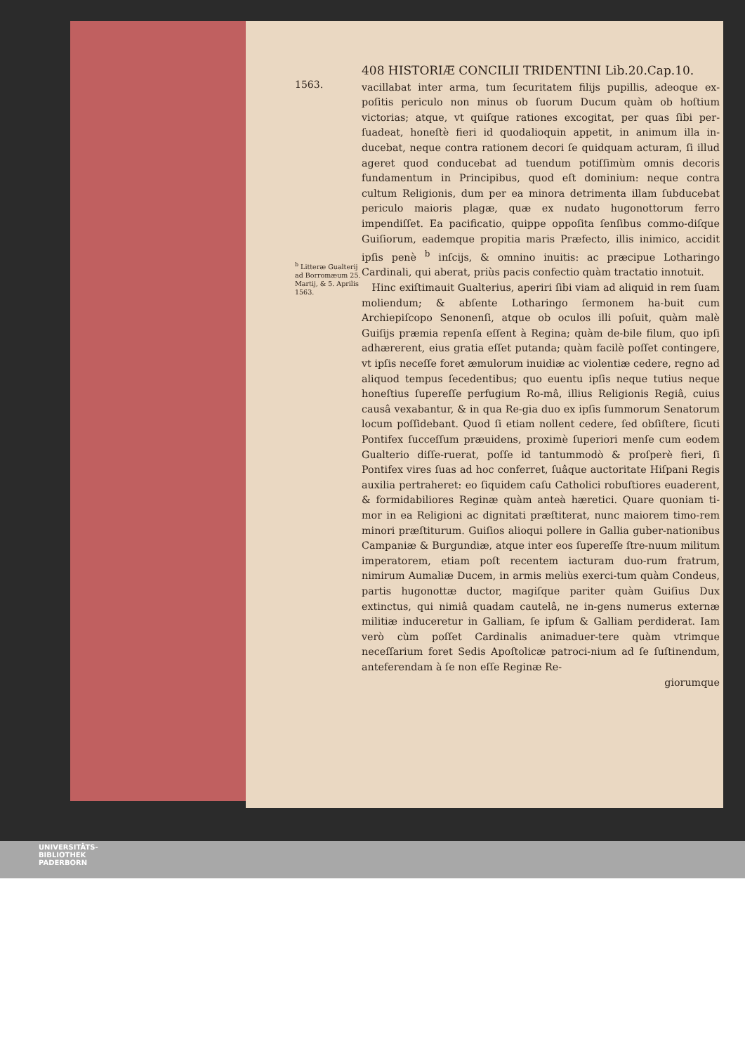408 HISTORIÆ CONCILII TRIDENTINI Lib.20.Cap.10.
1563.
<sup>b</sup> Litteræ Gualterij ad Borromæum 25. Martij, & 5. Aprilis 1563.
vacillabat inter arma, tum ſecuritatem filijs pupillis, adeoque ex-poſitis periculo non minus ob ſuorum Ducum quàm ob hoſtium victorias; atque, vt quiſque rationes excogitat, per quas ſibi per-ſuadeat, honeſtè fieri id quodalioquin appetit, in animum illa in-ducebat, neque contra rationem decori ſe quidquam acturam, ſi illud ageret quod conducebat ad tuendum potiſſimùm omnis decoris fundamentum in Principibus, quod eſt dominium: neque contra cultum Religionis, dum per ea minora detrimenta illam ſubducebat periculo maioris plagæ, quæ ex nudato hugonottorum ferro impendiſſet. Ea pacificatio, quippe oppoſita ſenſibus commo-diſque Guiſiorum, eademque propitia maris Præfecto, illis inimico, accidit ipſis penè <sup>b</sup> inſcijs, & omnino inuitis: ac præcipue Lotharingo Cardinali, qui aberat, priùs pacis confectio quàm tractatio innotuit.
Hinc exiſtimauit Gualterius, aperiri ſibi viam ad aliquid in rem ſuam moliendum; & abſente Lotharingo ſermonem ha-buit cum Archiepiſcopo Senonenſi, atque ob oculos illi poſuit, quàm malè Guiſijs præmia repenſa eſſent à Regina; quàm de-bile filum, quo ipſi adhærerent, eius gratia eſſet putanda; quàm facilè poſſet contingere, vt ipſis neceſſe foret æmulorum inuidiæ ac violentiæ cedere, regno ad aliquod tempus ſecedentibus; quo euentu ipſis neque tutius neque honeſtius ſupereſſe perfugium Ro-mâ, illius Religionis Regiâ, cuius causâ vexabantur, & in qua Re-gia duo ex ipſis ſummorum Senatorum locum poſſidebant. Quod ſi etiam nollent cedere, ſed obſiſtere, ſicuti Pontifex ſucceſſum præuidens, proximè ſuperiori menſe cum eodem Gualterio diſſe-ruerat, poſſe id tantummodò & proſperè fieri, ſi Pontifex vires ſuas ad hoc conferret, ſuâque auctoritate Hiſpani Regis auxilia pertraheret: eo ſiquidem caſu Catholici robuſtiores euaderent, & formidabiliores Reginæ quàm anteà hæretici. Quare quoniam ti-mor in ea Religioni ac dignitati præſtiterat, nunc maiorem timo-rem minori præſtiturum. Guiſios alioqui pollere in Gallia guber-nationibus Campaniæ & Burgundiæ, atque inter eos ſupereſſe ſtre-nuum militum imperatorem, etiam poſt recentem iacturam duo-rum fratrum, nimirum Aumaliæ Ducem, in armis meliùs exerci-tum quàm Condeus, partis hugonottæ ductor, magiſque pariter quàm Guiſius Dux extinctus, qui nimiâ quadam cautelâ, ne in-gens numerus externæ militiæ induceretur in Galliam, ſe ipſum & Galliam perdiderat. Iam verò cùm poſſet Cardinalis animaduer-tere quàm vtrimque neceſſarium foret Sedis Apoſtolicæ patroci-nium ad ſe ſuſtinendum, anteferendam à ſe non eſſe Reginæ Re-
giorumque
UNIVERSITÄTS-
BIBLIOTHEK
PADERBORN